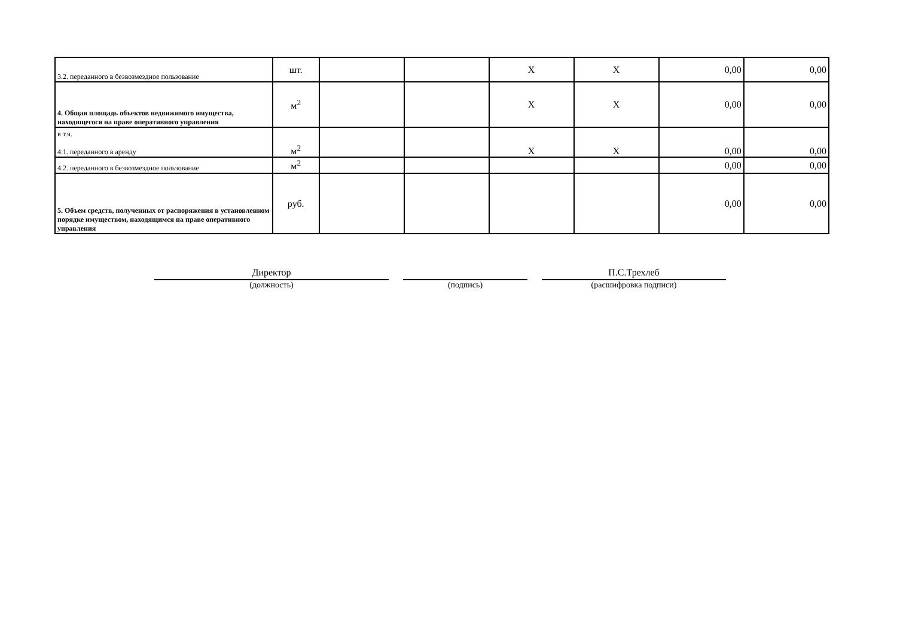| 3.2. переданного в безвозмездное пользование | шт. | | | X | X | 0,00 | 0,00 |
| 4. Общая площадь объектов недвижимого имущества, находящегося на праве оперативного управления | м<sup>2</sup> | | | X | X | 0,00 | 0,00 |
| в т.ч. 4.1. переданного в аренду | м<sup>2</sup> | | | X | X | 0,00 | 0,00 |
| 4.2. переданного в безвозмездное пользование | м<sup>2</sup> | | | | | 0,00 | 0,00 |
| 5. Объем средств, полученных от распоряжения в установленном порядке имуществом, находящимся на праве оперативного управления | руб. | | | | | 0,00 | 0,00 |
Директор
(должность)
(подпись)
П.С.Трехлеб
(расшифровка подписи)